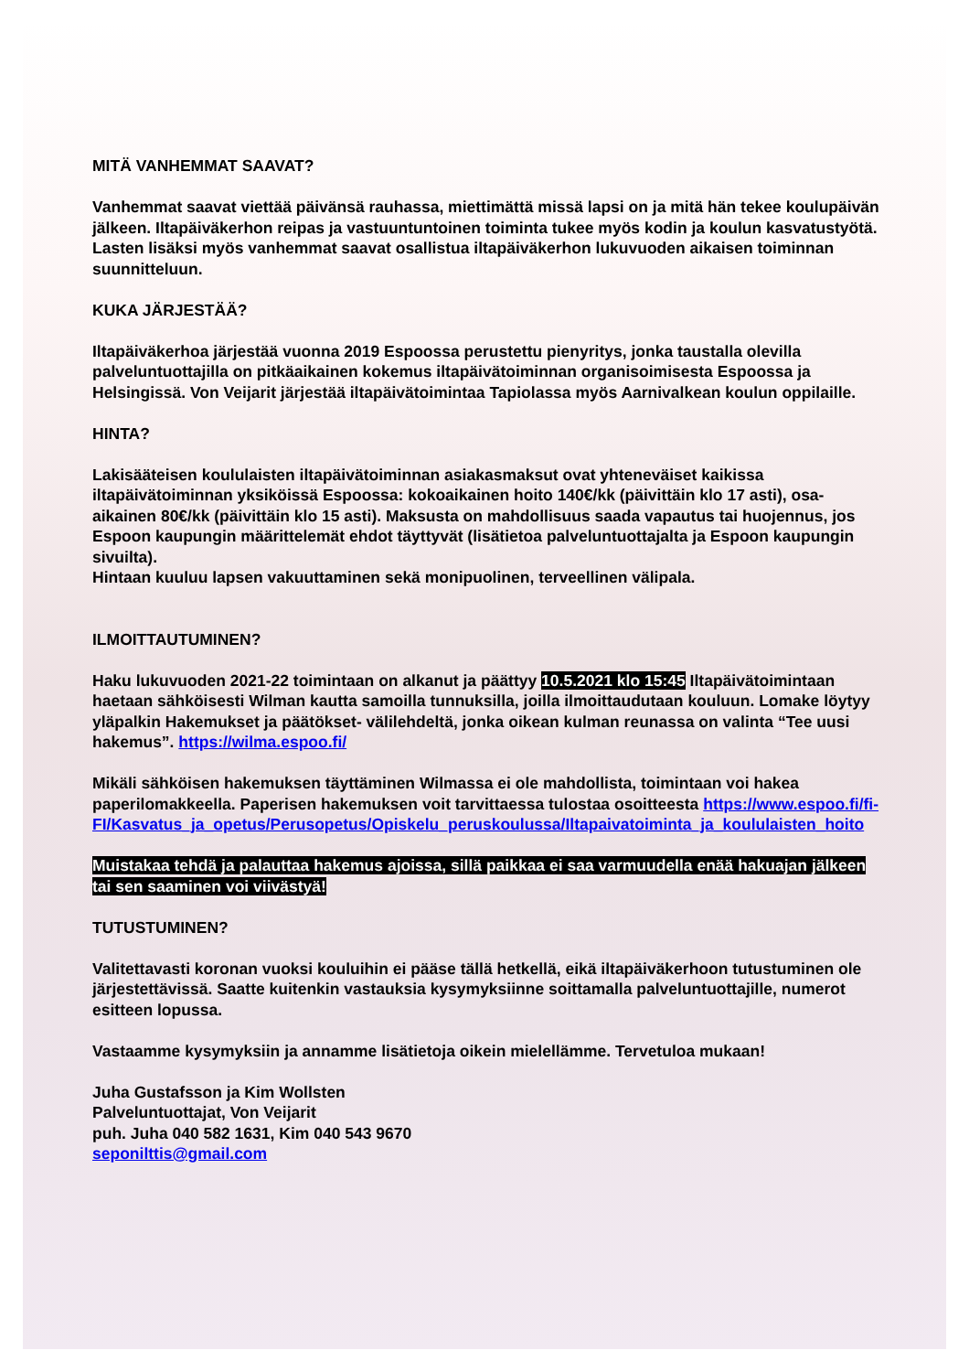MITÄ VANHEMMAT SAAVAT?
Vanhemmat saavat viettää päivänsä rauhassa, miettimättä missä lapsi on ja mitä hän tekee koulupäivän jälkeen. Iltapäiväkerhon reipas ja vastuuntuntoinen toiminta tukee myös kodin ja koulun kasvatustyötä. Lasten lisäksi myös vanhemmat saavat osallistua iltapäiväkerhon lukuvuoden aikaisen toiminnan suunnitteluun.
KUKA JÄRJESTÄÄ?
Iltapäiväkerhoa järjestää vuonna 2019 Espoossa perustettu pienyritys, jonka taustalla olevilla palveluntuottajilla on pitkäaikainen kokemus iltapäivätoiminnan organisoimisesta Espoossa ja Helsingissä. Von Veijarit järjestää iltapäivätoimintaa Tapiolassa myös Aarnivalkean koulun oppilaille.
HINTA?
Lakisääteisen koululaisten iltapäivätoiminnan asiakasmaksut ovat yhteneväiset kaikissa iltapäivätoiminnan yksiköissä Espoossa: kokoaikainen hoito 140€/kk (päivittäin klo 17 asti), osa-aikainen 80€/kk (päivittäin klo 15 asti). Maksusta on mahdollisuus saada vapautus tai huojennus, jos Espoon kaupungin määrittelemät ehdot täyttyvät (lisätietoa palveluntuottajalta ja Espoon kaupungin sivuilta).
Hintaan kuuluu lapsen vakuuttaminen sekä monipuolinen, terveellinen välipala.
ILMOITTAUTUMINEN?
Haku lukuvuoden 2021-22 toimintaan on alkanut ja päättyy 10.5.2021 klo 15:45 Iltapäivätoimintaan haetaan sähköisesti Wilman kautta samoilla tunnuksilla, joilla ilmoittaudutaan kouluun. Lomake löytyy yläpalkin Hakemukset ja päätökset- välilehdeltä, jonka oikean kulman reunassa on valinta “Tee uusi hakemus”. https://wilma.espoo.fi/
Mikäli sähköisen hakemuksen täyttäminen Wilmassa ei ole mahdollista, toimintaan voi hakea paperilomakkeella. Paperisen hakemuksen voit tarvittaessa tulostaa osoitteesta https://www.espoo.fi/fi-FI/Kasvatus_ja_opetus/Perusopetus/Opiskelu_peruskoulussa/Iltapaivatoiminta_ja_koululaisten_hoito
Muistakaa tehdä ja palauttaa hakemus ajoissa, sillä paikkaa ei saa varmuudella enää hakuajan jälkeen tai sen saaminen voi viivästyä!
TUTUSTUMINEN?
Valitettavasti koronan vuoksi kouluihin ei pääse tällä hetkellä, eikä iltapäiväkerhoon tutustuminen ole järjestettävissä. Saatte kuitenkin vastauksia kysymyksiinne soittamalla palveluntuottajille, numerot esitteen lopussa.
Vastaamme kysymyksiin ja annamme lisätietoja oikein mielellämme. Tervetuloa mukaan!
Juha Gustafsson ja Kim Wollsten
Palveluntuottajat, Von Veijarit
puh. Juha 040 582 1631, Kim 040 543 9670
seponilttis@gmail.com